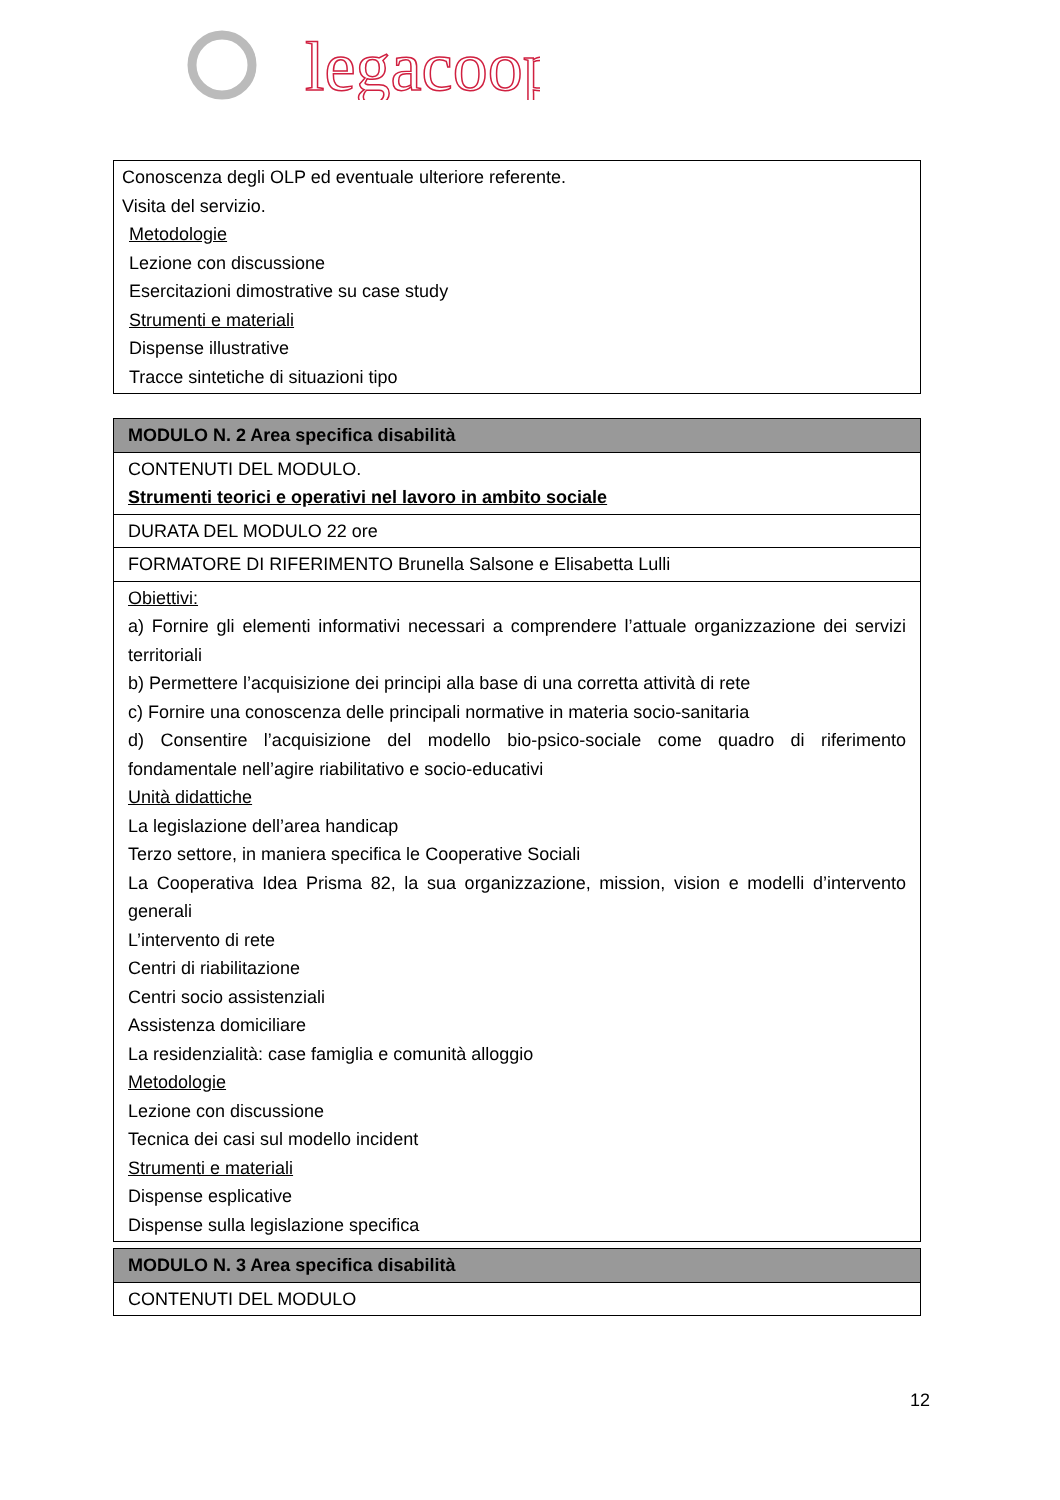legacoop
| Conoscenza degli OLP ed eventuale ulteriore referente. Visita del servizio. Metodologie Lezione con discussione Esercitazioni dimostrative su case study Strumenti e materiali Dispense illustrative Tracce sintetiche di situazioni tipo |
| MODULO N. 2 Area specifica disabilità |
| CONTENUTI DEL MODULO. Strumenti teorici e operativi nel lavoro in ambito sociale |
| DURATA DEL MODULO 22 ore |
| FORMATORE DI RIFERIMENTO Brunella Salsone e Elisabetta Lulli |
| Obiettivi: a) Fornire gli elementi informativi necessari a comprendere l’attuale organizzazione dei servizi territoriali b) Permettere l’acquisizione dei principi alla base di una corretta attività di rete c) Fornire una conoscenza delle principali normative in materia socio-sanitaria d) Consentire l’acquisizione del modello bio-psico-sociale come quadro di riferimento fondamentale nell’agire riabilitativo e socio-educativi Unità didattiche La legislazione dell’area handicap Terzo settore, in maniera specifica le Cooperative Sociali La Cooperativa Idea Prisma 82, la sua organizzazione, mission, vision e modelli d’intervento generali L’intervento di rete Centri di riabilitazione Centri socio assistenziali Assistenza domiciliare La residenzialità: case famiglia e comunità alloggio Metodologie Lezione con discussione Tecnica dei casi sul modello incident Strumenti e materiali Dispense esplicative Dispense sulla legislazione specifica |
| MODULO N. 3 Area specifica disabilità |
| CONTENUTI DEL MODULO |
12